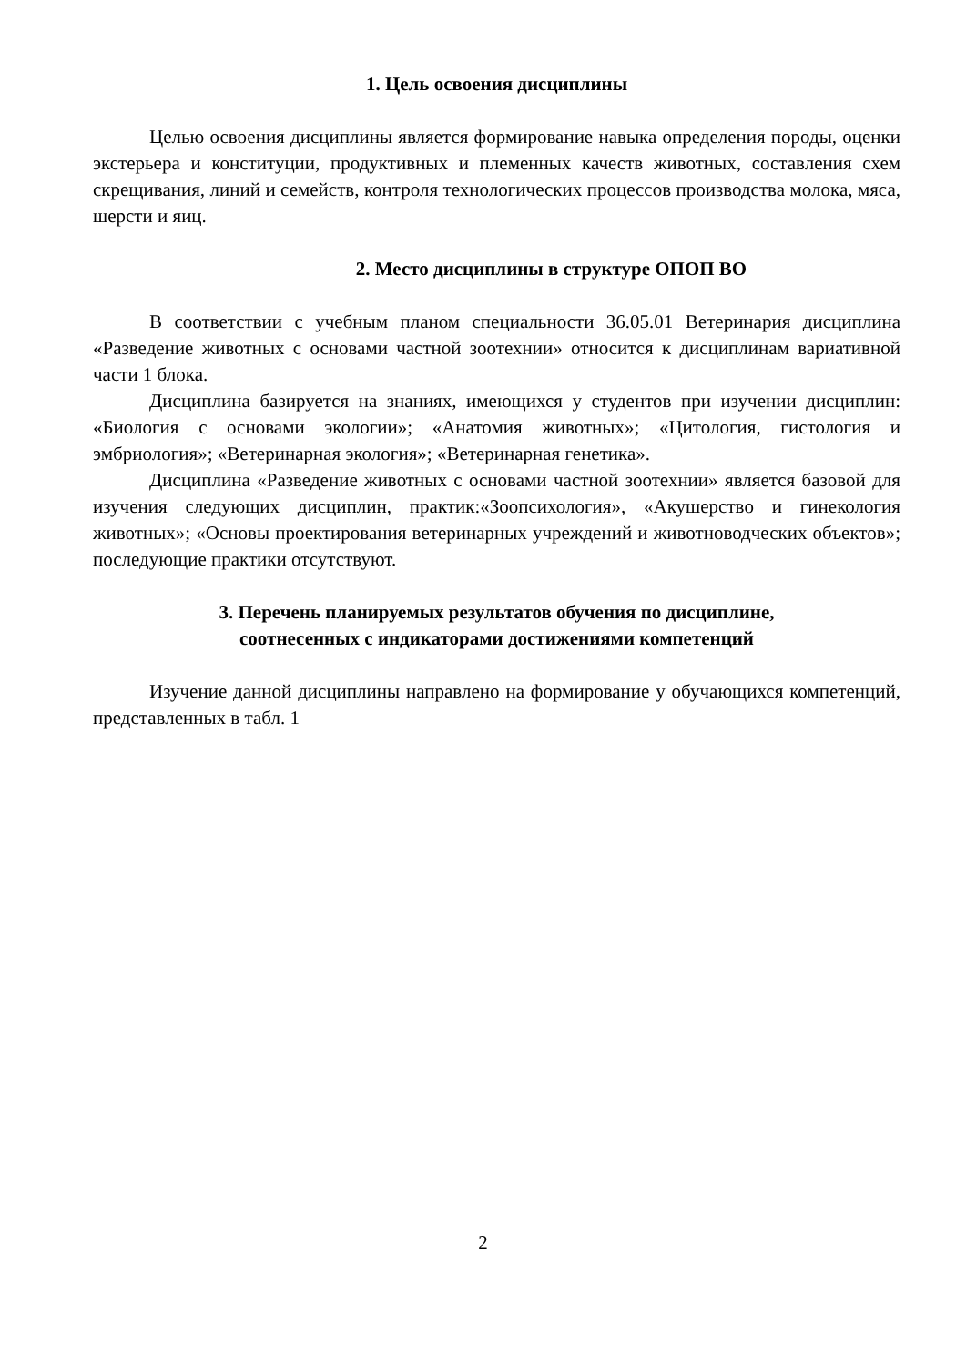1. Цель освоения дисциплины
Целью освоения дисциплины является формирование навыка определения породы, оценки экстерьера и конституции, продуктивных и племенных качеств животных, составления схем скрещивания, линий и семейств, контроля технологических процессов производства молока, мяса, шерсти и яиц.
2. Место дисциплины в структуре ОПОП ВО
В соответствии с учебным планом специальности 36.05.01 Ветеринария дисциплина «Разведение животных с основами частной зоотехнии» относится к дисциплинам вариативной части 1 блока.
Дисциплина базируется на знаниях, имеющихся у студентов при изучении дисциплин: «Биология с основами экологии»; «Анатомия животных»; «Цитология, гистология и эмбриология»; «Ветеринарная экология»; «Ветеринарная генетика».
Дисциплина «Разведение животных с основами частной зоотехнии» является базовой для изучения следующих дисциплин, практик:«Зоопсихология», «Акушерство и гинекология животных»; «Основы проектирования ветеринарных учреждений и животноводческих объектов»; последующие практики отсутствуют.
3. Перечень планируемых результатов обучения по дисциплине,
соотнесенных с индикаторами достижениями компетенций
Изучение данной дисциплины направлено на формирование у обучающихся компетенций, представленных в табл. 1
2